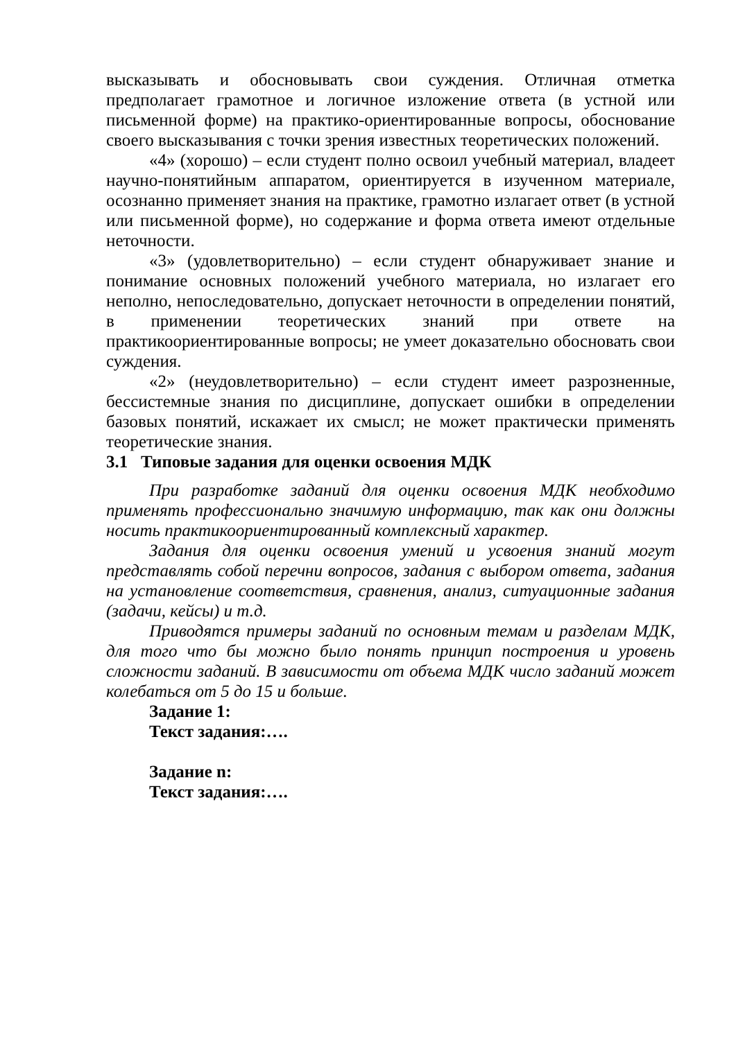высказывать и обосновывать свои суждения. Отличная отметка предполагает грамотное и логичное изложение ответа (в устной или письменной форме) на практико-ориентированные вопросы, обоснование своего высказывания с точки зрения известных теоретических положений.
«4» (хорошо) – если студент полно освоил учебный материал, владеет научно-понятийным аппаратом, ориентируется в изученном материале, осознанно применяет знания на практике, грамотно излагает ответ (в устной или письменной форме), но содержание и форма ответа имеют отдельные неточности.
«3» (удовлетворительно) – если студент обнаруживает знание и понимание основных положений учебного материала, но излагает его неполно, непоследовательно, допускает неточности в определении понятий, в применении теоретических знаний при ответе на практикоориентированные вопросы; не умеет доказательно обосновать свои суждения.
«2» (неудовлетворительно) – если студент имеет разрозненные, бессистемные знания по дисциплине, допускает ошибки в определении базовых понятий, искажает их смысл; не может практически применять теоретические знания.
3.1 Типовые задания для оценки освоения МДК
При разработке заданий для оценки освоения МДК необходимо применять профессионально значимую информацию, так как они должны носить практикоориентированный комплексный характер.
Задания для оценки освоения умений и усвоения знаний могут представлять собой перечни вопросов, задания с выбором ответа, задания на установление соответствия, сравнения, анализ, ситуационные задания (задачи, кейсы) и т.д.
Приводятся примеры заданий по основным темам и разделам МДК, для того что бы можно было понять принцип построения и уровень сложности заданий. В зависимости от объема МДК число заданий может колебаться от 5 до 15 и больше.
Задание 1:
Текст задания:….
Задание n:
Текст задания:….